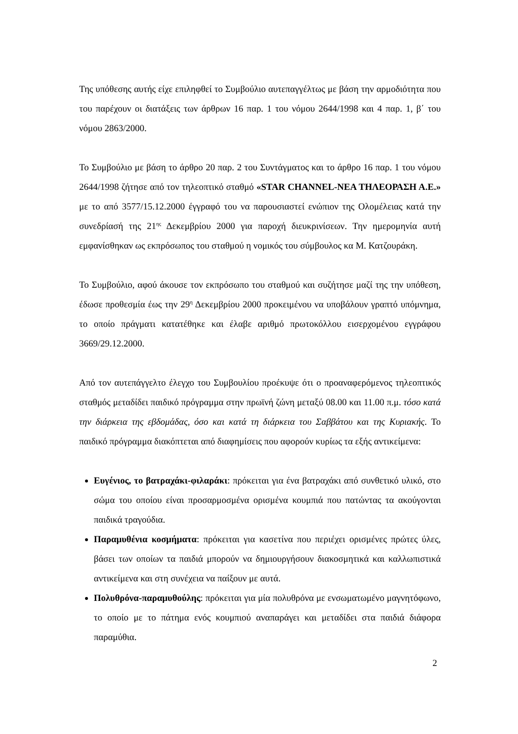Της υπόθεσης αυτής είχε επιληφθεί το Συμβούλιο αυτεπαγγέλτως με βάση την αρμοδιότητα που του παρέχουν οι διατάξεις των άρθρων 16 παρ. 1 του νόμου 2644/1998 και 4 παρ. 1, β΄ του νόμου 2863/2000.
Το Συμβούλιο με βάση το άρθρο 20 παρ. 2 του Συντάγματος και το άρθρο 16 παρ. 1 του νόμου 2644/1998 ζήτησε από τον τηλεοπτικό σταθμό «STAR CHANNEL-ΝΕΑ ΤΗΛΕΟΡΑΣΗ Α.Ε.» με το από 3577/15.12.2000 έγγραφό του να παρουσιαστεί ενώπιον της Ολομέλειας κατά την συνεδρίασή της 21<sup>ης</sup> Δεκεμβρίου 2000 για παροχή διευκρινίσεων. Την ημερομηνία αυτή εμφανίσθηκαν ως εκπρόσωπος του σταθμού η νομικός του σύμβουλος κα Μ. Κατζουράκη.
Το Συμβούλιο, αφού άκουσε τον εκπρόσωπο του σταθμού και συζήτησε μαζί της την υπόθεση, έδωσε προθεσμία έως την 29<sup>η</sup> Δεκεμβρίου 2000 προκειμένου να υποβάλουν γραπτό υπόμνημα, το οποίο πράγματι κατατέθηκε και έλαβε αριθμό πρωτοκόλλου εισερχομένου εγγράφου 3669/29.12.2000.
Από τον αυτεπάγγελτο έλεγχο του Συμβουλίου προέκυψε ότι ο προαναφερόμενος τηλεοπτικός σταθμός μεταδίδει παιδικό πρόγραμμα στην πρωϊνή ζώνη μεταξύ 08.00 και 11.00 π.μ. τόσο κατά την διάρκεια της εβδομάδας, όσο και κατά τη διάρκεια του Σαββάτου και της Κυριακής. Το παιδικό πρόγραμμα διακόπτεται από διαφημίσεις που αφορούν κυρίως τα εξής αντικείμενα:
Ευγένιος, το βατραχάκι-φιλαράκι: πρόκειται για ένα βατραχάκι από συνθετικό υλικό, στο σώμα του οποίου είναι προσαρμοσμένα ορισμένα κουμπιά που πατώντας τα ακούγονται παιδικά τραγούδια.
Παραμυθένια κοσμήματα: πρόκειται για κασετίνα που περιέχει ορισμένες πρώτες ύλες, βάσει των οποίων τα παιδιά μπορούν να δημιουργήσουν διακοσμητικά και καλλωπιστικά αντικείμενα και στη συνέχεια να παίξουν με αυτά.
Πολυθρόνα-παραμυθούλης: πρόκειται για μία πολυθρόνα με ενσωματωμένο μαγνητόφωνο, το οποίο με το πάτημα ενός κουμπιού αναπαράγει και μεταδίδει στα παιδιά διάφορα παραμύθια.
2